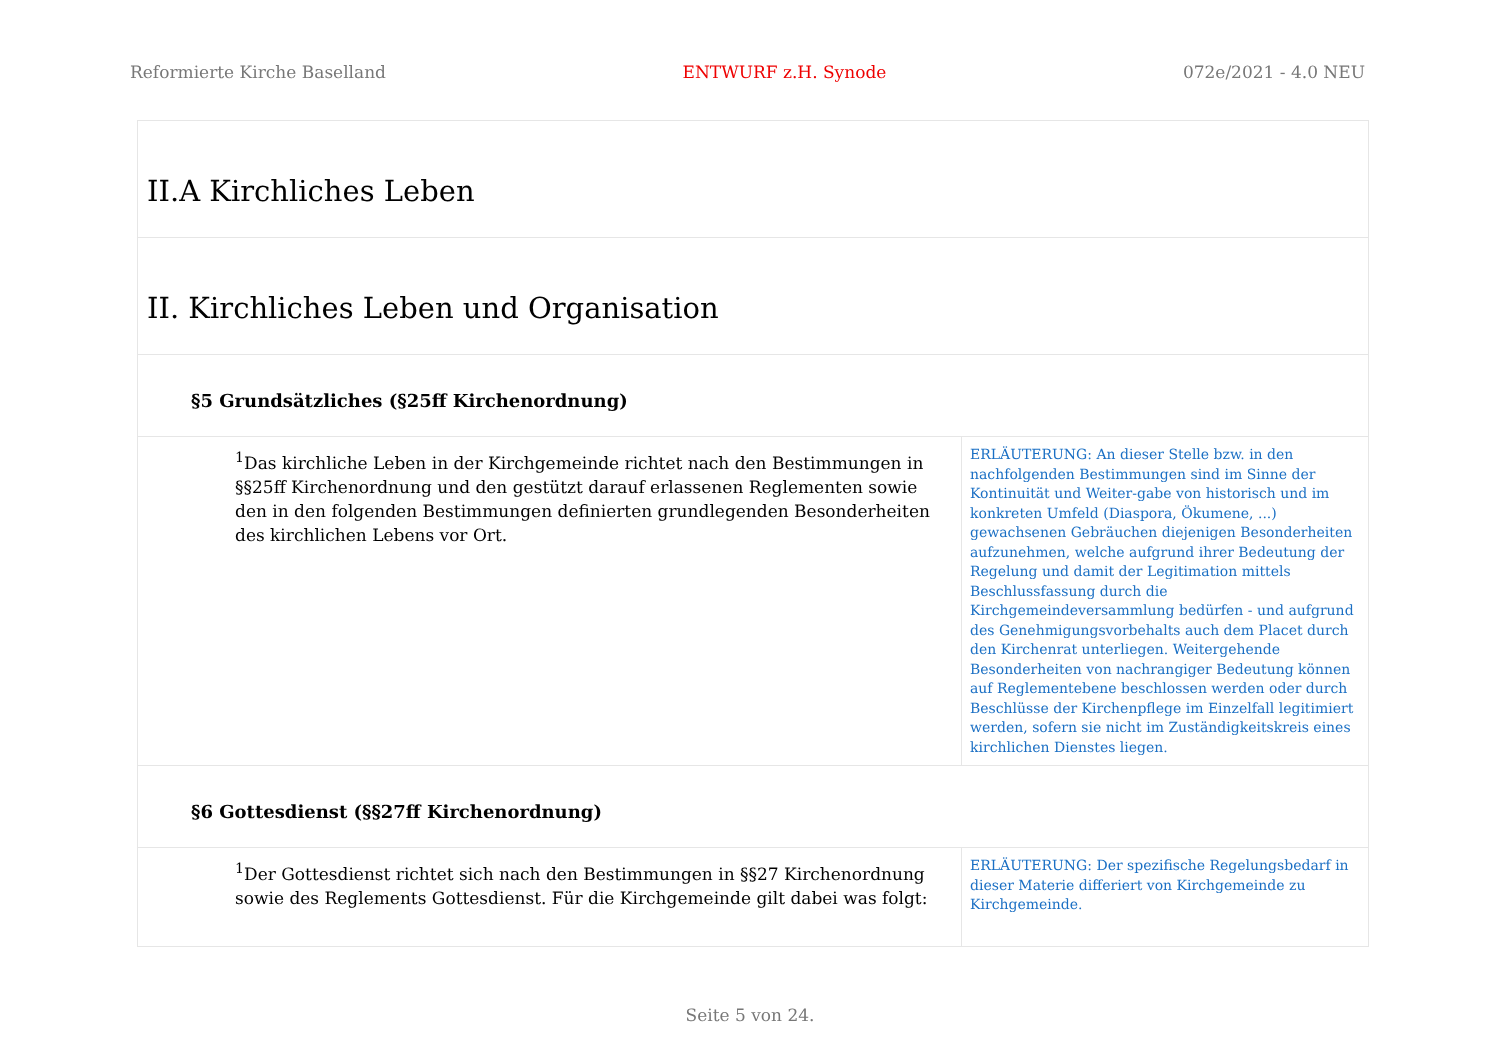Reformierte Kirche Baselland ENTWURF z.H. Synode 072e/2021 - 4.0 NEU
| II.A Kirchliches Leben | |
| II. Kirchliches Leben und Organisation | |
| §5 Grundsätzliches (§25ff Kirchenordnung) | |
| <sup>1</sup> Das kirchliche Leben in der Kirchgemeinde richtet nach den Bestimmungen in §§25ff Kirchenordnung und den gestützt darauf erlassenen Reglementen sowie den in den folgenden Bestimmungen definierten grundlegenden Besonderheiten des kirchlichen Lebens vor Ort. | ERLÄUTERUNG: An dieser Stelle bzw. in den nachfolgenden Bestimmungen sind im Sinne der Kontinuität und Weiter-gabe von historisch und im konkreten Umfeld (Diaspora, Ökumene, ...) gewachsenen Gebräuchen diejenigen Besonderheiten aufzunehmen, welche aufgrund ihrer Bedeutung der Regelung und damit der Legitimation mittels Beschlussfassung durch die Kirchgemeindeversammlung bedürfen - und aufgrund des Genehmigungsvorbehalts auch dem Placet durch den Kirchenrat unterliegen. Weitergehende Besonderheiten von nachrangiger Bedeutung können auf Reglementebene beschlossen werden oder durch Beschlüsse der Kirchenpflege im Einzelfall legitimiert werden, sofern sie nicht im Zuständigkeitskreis eines kirchlichen Dienstes liegen. |
| §6 Gottesdienst (§§27ff Kirchenordnung) | |
| <sup>1</sup> Der Gottesdienst richtet sich nach den Bestimmungen in §§27 Kirchenordnung sowie des Reglements Gottesdienst. Für die Kirchgemeinde gilt dabei was folgt: | ERLÄUTERUNG: Der spezifische Regelungsbedarf in dieser Materie differiert von Kirchgemeinde zu Kirchgemeinde. |
Seite 5 von 24.